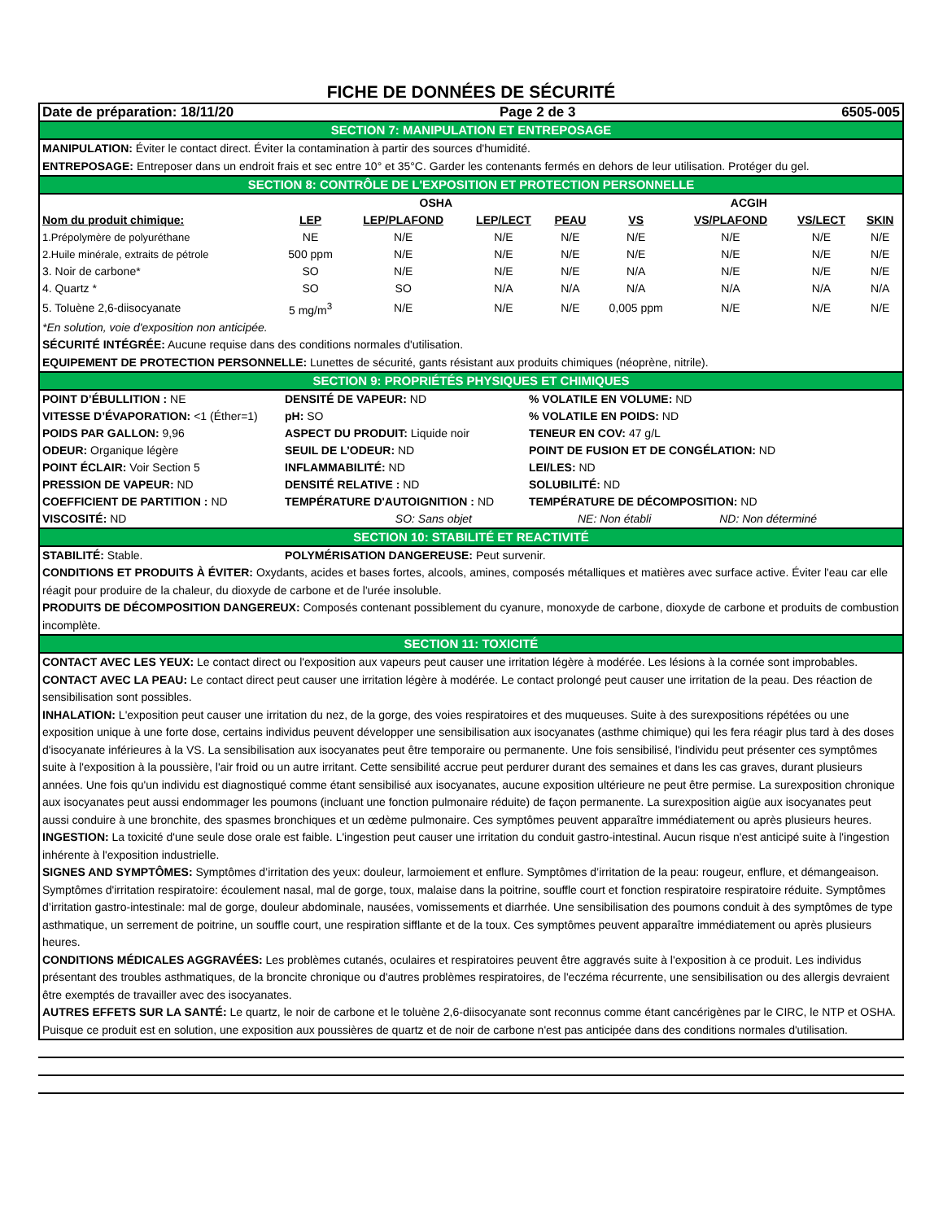FICHE DE DONNÉES DE SÉCURITÉ
Date de préparation: 18/11/20 Page 2 de 3 6505-005
SECTION 7: MANIPULATION ET ENTREPOSAGE
MANIPULATION: Éviter le contact direct. Éviter la contamination à partir des sources d'humidité.
ENTREPOSAGE: Entreposer dans un endroit frais et sec entre 10° et 35°C. Garder les contenants fermés en dehors de leur utilisation. Protéger du gel.
SECTION 8: CONTRÔLE DE L'EXPOSITION ET PROTECTION PERSONNELLE
| | OSHA | | | | ACGIH | | | |
| --- | --- | --- | --- | --- | --- | --- | --- | --- |
| Nom du produit chimique: | LEP | LEP/PLAFOND | LEP/LECT | PEAU | VS | VS/PLAFOND | VS/LECT | SKIN |
| 1.Prépolymère de polyuréthane | NE | N/E | N/E | N/E | N/E | N/E | N/E | N/E |
| 2.Huile minérale, extraits de pétrole | 500 ppm | N/E | N/E | N/E | N/E | N/E | N/E | N/E |
| 3. Noir de carbone* | SO | N/E | N/E | N/E | N/A | N/E | N/E | N/E |
| 4. Quartz * | SO | SO | N/A | N/A | N/A | N/A | N/A | N/A |
| 5. Toluène 2,6-diisocyanate | 5 mg/m<sup>3</sup> | N/E | N/E | N/E | 0,005 ppm | N/E | N/E | N/E |
*En solution, voie d'exposition non anticipée.
SÉCURITÉ INTÉGRÉE: Aucune requise dans des conditions normales d'utilisation.
EQUIPEMENT DE PROTECTION PERSONNELLE: Lunettes de sécurité, gants résistant aux produits chimiques (néoprène, nitrile).
SECTION 9: PROPRIÉTÉS PHYSIQUES ET CHIMIQUES
POINT D’ÉBULLITION : NE
DENSITÉ DE VAPEUR: ND
% VOLATILE EN VOLUME: ND
VITESSE D’ÉVAPORATION: <1 (Éther=1)
pH: SO
% VOLATILE EN POIDS: ND
POIDS PAR GALLON: 9,96
ASPECT DU PRODUIT: Liquide noir
TENEUR EN COV: 47 g/L
ODEUR: Organique légère
SEUIL DE L’ODEUR: ND
POINT DE FUSION ET DE CONGÉLATION: ND
POINT ÉCLAIR: Voir Section 5
INFLAMMABILITÉ: ND
LEI/LES: ND
PRESSION DE VAPEUR: ND
DENSITÉ RELATIVE : ND
SOLUBILITÉ: ND
COEFFICIENT DE PARTITION : ND
TEMPÉRATURE D'AUTOIGNITION : ND
TEMPÉRATURE DE DÉCOMPOSITION: ND
VISCOSITÉ: ND
SO: Sans objet
NE: Non établi ND: Non déterminé
SECTION 10: STABILITÉ ET REACTIVITÉ
STABILITÉ: Stable.
POLYMÉRISATION DANGEREUSE: Peut survenir.
CONDITIONS ET PRODUITS À ÉVITER: Oxydants, acides et bases fortes, alcools, amines, composés métalliques et matières avec surface active. Éviter l'eau car elle réagit pour produire de la chaleur, du dioxyde de carbone et de l'urée insoluble.
PRODUITS DE DÉCOMPOSITION DANGEREUX: Composés contenant possiblement du cyanure, monoxyde de carbone, dioxyde de carbone et produits de combustion incomplète.
SECTION 11: TOXICITÉ
CONTACT AVEC LES YEUX: Le contact direct ou l'exposition aux vapeurs peut causer une irritation légère à modérée. Les lésions à la cornée sont improbables.
CONTACT AVEC LA PEAU: Le contact direct peut causer une irritation légère à modérée. Le contact prolongé peut causer une irritation de la peau. Des réaction de sensibilisation sont possibles.
INHALATION: L'exposition peut causer une irritation du nez, de la gorge, des voies respiratoires et des muqueuses. Suite à des surexpositions répétées ou une exposition unique à une forte dose, certains individus peuvent développer une sensibilisation aux isocyanates (asthme chimique) qui les fera réagir plus tard à des doses d'isocyanate inférieures à la VS. La sensibilisation aux isocyanates peut être temporaire ou permanente. Une fois sensibilisé, l'individu peut présenter ces symptômes suite à l'exposition à la poussière, l'air froid ou un autre irritant. Cette sensibilité accrue peut perdurer durant des semaines et dans les cas graves, durant plusieurs années. Une fois qu'un individu est diagnostiqué comme étant sensibilisé aux isocyanates, aucune exposition ultérieure ne peut être permise. La surexposition chronique aux isocyanates peut aussi endommager les poumons (incluant une fonction pulmonaire réduite) de façon permanente. La surexposition aigüe aux isocyanates peut aussi conduire à une bronchite, des spasmes bronchiques et un œdème pulmonaire. Ces symptômes peuvent apparaître immédiatement ou après plusieurs heures.
INGESTION: La toxicité d'une seule dose orale est faible. L'ingestion peut causer une irritation du conduit gastro-intestinal. Aucun risque n'est anticipé suite à l'ingestion inhérente à l'exposition industrielle.
SIGNES AND SYMPTÔMES: Symptômes d’irritation des yeux: douleur, larmoiement et enflure. Symptômes d’irritation de la peau: rougeur, enflure, et démangeaison. Symptômes d'irritation respiratoire: écoulement nasal, mal de gorge, toux, malaise dans la poitrine, souffle court et fonction respiratoire respiratoire réduite. Symptômes d’irritation gastro-intestinale: mal de gorge, douleur abdominale, nausées, vomissements et diarrhée. Une sensibilisation des poumons conduit à des symptômes de type asthmatique, un serrement de poitrine, un souffle court, une respiration sifflante et de la toux. Ces symptômes peuvent apparaître immédiatement ou après plusieurs heures.
CONDITIONS MÉDICALES AGGRAVÉES: Les problèmes cutanés, oculaires et respiratoires peuvent être aggravés suite à l'exposition à ce produit. Les individus présentant des troubles asthmatiques, de la broncite chronique ou d'autres problèmes respiratoires, de l'eczéma récurrente, une sensibilisation ou des allergis devraient être exemptés de travailler avec des isocyanates.
AUTRES EFFETS SUR LA SANTÉ: Le quartz, le noir de carbone et le toluène 2,6-diisocyanate sont reconnus comme étant cancérigènes par le CIRC, le NTP et OSHA. Puisque ce produit est en solution, une exposition aux poussières de quartz et de noir de carbone n'est pas anticipée dans des conditions normales d'utilisation.